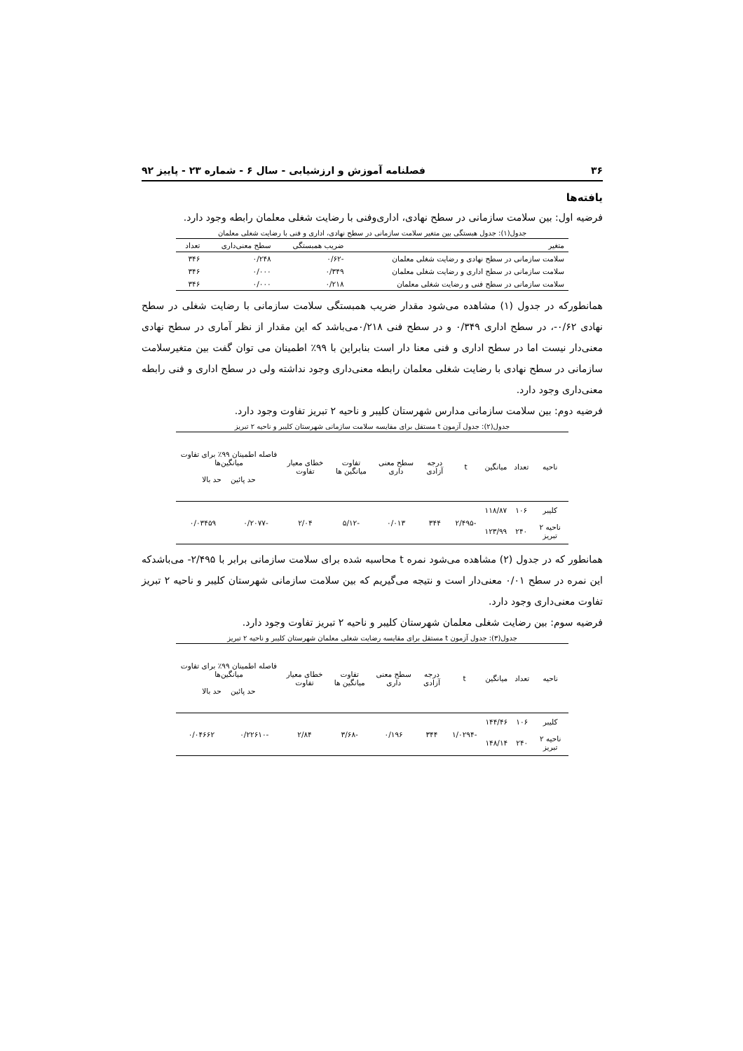۳۶ فصلنامه آموزش و ارزشیابی - سال ۶ - شماره ۲۳ - پاییز ۹۲
یافته‌ها
فرضیه اول: بین سلامت سازمانی در سطح نهادی، اداری‌وفنی با رضایت شغلی معلمان رابطه وجود دارد.
جدول(۱): جدول هبستگی بین متغیر سلامت سازمانی در سطح نهادی، اداری و فنی با رضایت شغلی معلمان
| متغیر | ضریب همبستگی | سطح معنی‌داری | تعداد |
| --- | --- | --- | --- |
| سلامت سازمانی در سطح نهادی و رضایت شغلی معلمان | -۰/۶۲ | ۰/۲۴۸ | ۳۴۶ |
| سلامت سازمانی در سطح اداری و رضایت شغلی معلمان | ۰/۳۴۹ | ۰/۰۰۰ | ۳۴۶ |
| سلامت سازمانی در سطح فنی و رضایت شغلی معلمان | ۰/۲۱۸ | ۰/۰۰۰ | ۳۴۶ |
همانطورکه در جدول (۱) مشاهده می‌شود مقدار ضریب همبستگی سلامت سازمانی با رضایت شغلی در سطح نهادی ۰/۶۲-، در سطح اداری ۰/۳۴۹ و در سطح فنی ۰/۲۱۸می‌باشد که این مقدار از نظر آماری در سطح نهادی معنی‌دار نیست اما در سطح اداری و فنی معنا دار است بنابراین با ۹۹٪ اطمینان می توان گفت بین متغیرسلامت سازمانی در سطح نهادی با رضایت شغلی معلمان رابطه معنی‌داری وجود نداشته ولی در سطح اداری و فنی رابطه معنی‌داری وجود دارد.
فرضیه دوم: بین سلامت سازمانی مدارس شهرستان کلیبر و ناحیه ۲ تبریز تفاوت وجود دارد.
جدول(۲): جدول آزمون t مستقل برای مقایسه سلامت سازمانی شهرستان کلیبر و ناحیه ۲ تبریز
| ناحیه | تعداد | میانگین | t | درجه آزادی | سطح معنی داری | تفاوت میانگین ها | خطای معیار تفاوت | فاصله اطمینان ۹۹٪ برای تفاوت میانگین‌ها حد پائین حد بالا | |
| --- | --- | --- | --- | --- | --- | --- | --- | --- | --- |
| کلیبر | ۱۰۶ | ۱۱۸/۸۷ | -۲/۴۹۵ | ۳۴۴ | ۰/۰۱۳ | -۵/۱۲ | ۲/۰۴ | -۰/۲۰۷۷ | ۰/۰۳۴۵۹ |
| ناحیه ۲ تبریز | ۲۴۰ | ۱۲۳/۹۹ | | | | | | | |
همانطور که در جدول (۲) مشاهده می‌شود نمره t محاسبه شده برای سلامت سازمانی برابر با ۲/۴۹۵- می‌باشدکه این نمره در سطح ۰/۰۱ معنی‌دار است و نتیجه می‌گیریم که بین سلامت سازمانی شهرستان کلیبر و ناحیه ۲ تبریز تفاوت معنی‌داری وجود دارد.
فرضیه سوم: بین رضایت شغلی معلمان شهرستان کلیبر و ناحیه ۲ تبریز تفاوت وجود دارد.
جدول(۳): جدول آزمون t مستقل برای مقایسه رضایت شغلی معلمان شهرستان کلیبر و ناحیه ۲ تبریز
| ناحیه | تعداد | میانگین | t | درجه آزادی | سطح معنی داری | تفاوت میانگین ها | خطای معیار تفاوت | فاصله اطمینان ۹۹٪ برای تفاوت میانگین‌ها حد پائین حد بالا | |
| --- | --- | --- | --- | --- | --- | --- | --- | --- | --- |
| کلیبر | ۱۰۶ | ۱۴۴/۴۶ | -۱/۰۲۹۴ | ۳۴۴ | ۰/۱۹۶ | -۳/۶۸ | ۲/۸۴ | -۰/۲۲۶۱۰ | ۰/۰۴۶۶۲ |
| ناحیه ۲ تبریز | ۲۴۰ | ۱۴۸/۱۴ | | | | | | | |